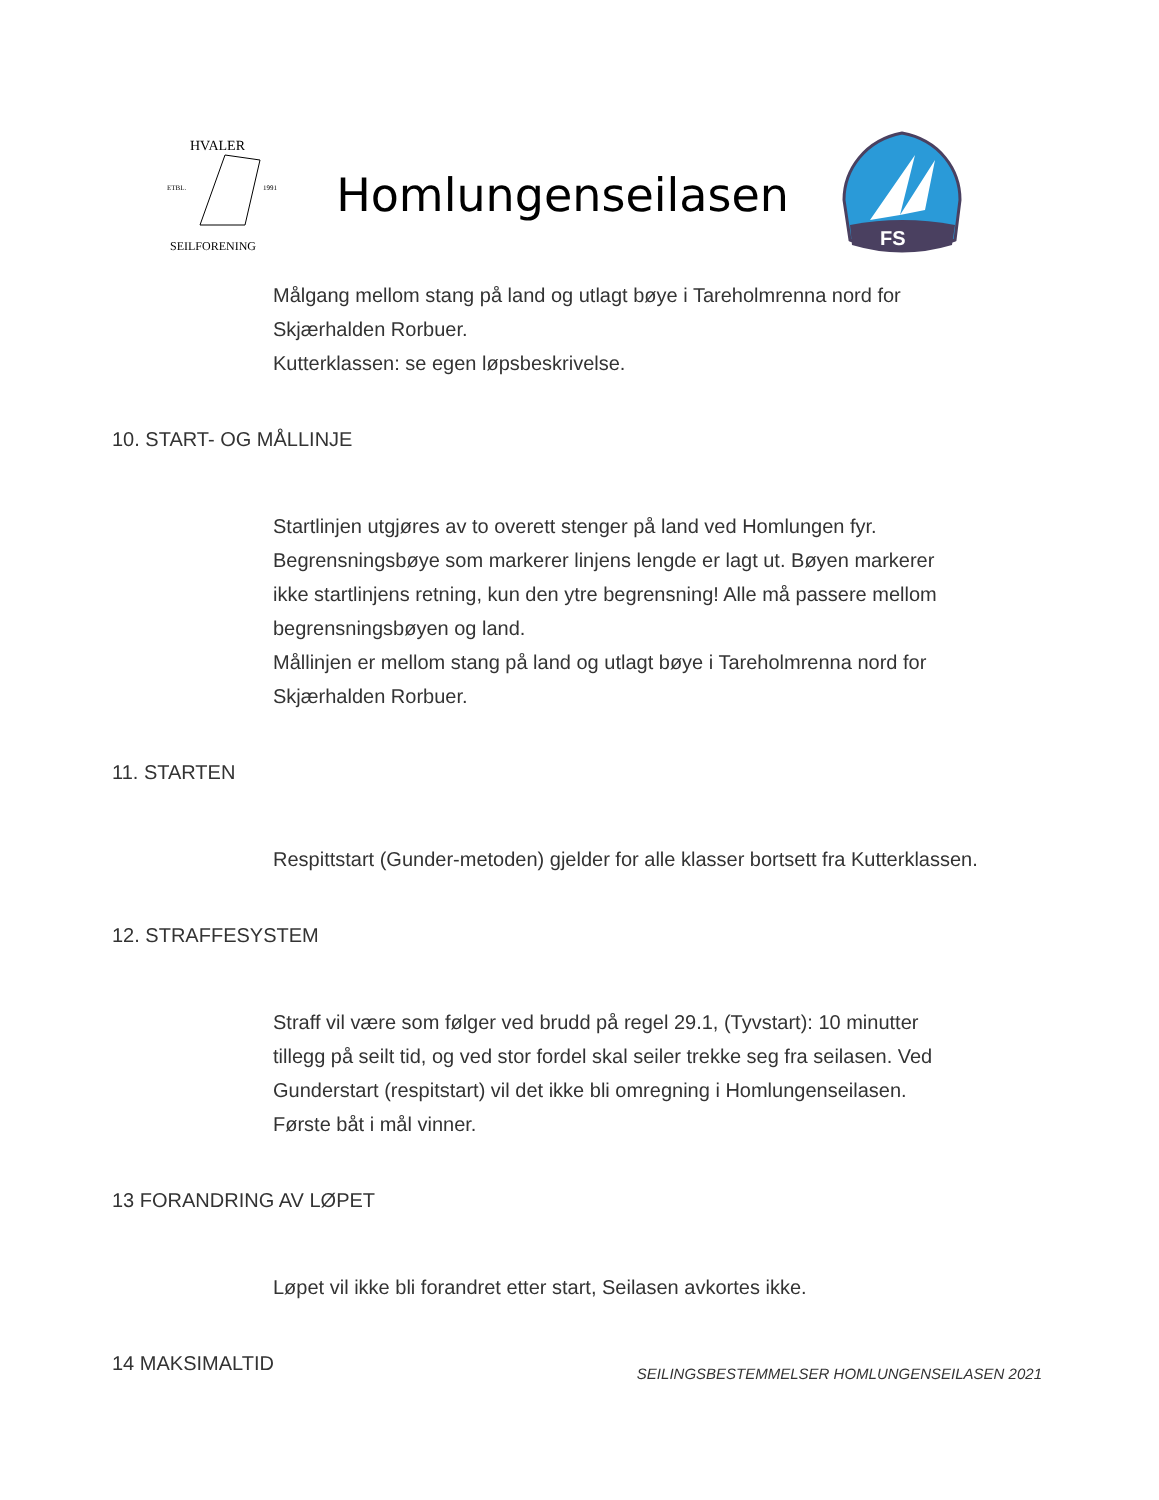HVALER
ETBL.
1991
SEILFORENING
Homlungenseilasen
FS
Målgang mellom stang på land og utlagt bøye i Tareholmrenna nord for
Skjærhalden Rorbuer.
Kutterklassen: se egen løpsbeskrivelse.
10. START- OG MÅLLINJE
Startlinjen utgjøres av to overett stenger på land ved Homlungen fyr.
Begrensningsbøye som markerer linjens lengde er lagt ut. Bøyen markerer
ikke startlinjens retning, kun den ytre begrensning! Alle må passere mellom
begrensningsbøyen og land.
Mållinjen er mellom stang på land og utlagt bøye i Tareholmrenna nord for
Skjærhalden Rorbuer.
11. STARTEN
Respittstart (Gunder-metoden) gjelder for alle klasser bortsett fra Kutterklassen.
12. STRAFFESYSTEM
Straff vil være som følger ved brudd på regel 29.1, (Tyvstart): 10 minutter
tillegg på seilt tid, og ved stor fordel skal seiler trekke seg fra seilasen. Ved
Gunderstart (respitstart) vil det ikke bli omregning i Homlungenseilasen.
Første båt i mål vinner.
13 FORANDRING AV LØPET
Løpet vil ikke bli forandret etter start, Seilasen avkortes ikke.
14 MAKSIMALTID
SEILINGSBESTEMMELSER HOMLUNGENSEILASEN 2021